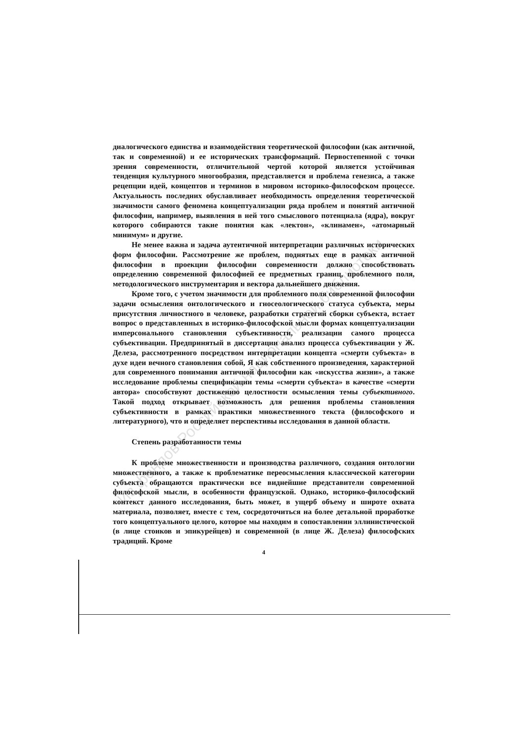Из фондов Российской национальной библиотеки
диалогического единства и взаимодействия теоретической философии (как античной, так и современной) и ее исторических трансформаций. Первостепенной с точки зрения современности, отличительной чертой которой является устойчивая тенденция культурного многообразия, представляется и проблема генезиса, а также рецепции идей, концептов и терминов в мировом историко-философском процессе. Актуальность последних обуславливает необходимость определения теоретической значимости самого феномена концептуализации ряда проблем и понятий античной философии, например, выявления в ней того смыслового потенциала (ядра), вокруг которого собираются такие понятия как «лектон», «клинамен», «атомарный минимум» и другие.
Не менее важна и задача аутентичной интерпретации различных исторических форм философии. Рассмотрение же проблем, поднятых еще в рамках античной философии в проекции философии современности должно способствовать определению современной философией ее предметных границ, проблемного поля, методологического инструментария и вектора дальнейшего движения.
Кроме того, с учетом значимости для проблемного поля современной философии задачи осмысления онтологического и гносеологического статуса субъекта, меры присутствия личностного в человеке, разработки стратегий сборки субъекта, встает вопрос о представленных в историко-философской мысли формах концептуализации имперсонального становления субъективности, реализации самого процесса субъективации. Предпринятый в диссертации анализ процесса субъективации у Ж. Делеза, рассмотренного посредством интерпретации концепта «смерти субъекта» в духе идеи вечного становления собой, Я как собственного произведения, характерной для современного понимания античной философии как «искусства жизни», а также исследование проблемы спецификации темы «смерти субъекта» в качестве «смерти автора» способствуют достижению целостности осмысления темы субъективного. Такой подход открывает возможность для решения проблемы становления субъективности в рамках практики множественного текста (философского и литературного), что и определяет перспективы исследования в данной области.
Степень разработанности темы
К проблеме множественности и производства различного, создания онтологии множественного, а также к проблематике переосмысления классической категории субъекта обращаются практически все виднейшие представители современной философской мысли, в особенности французской. Однако, историко-философский контекст данного исследования, быть может, в ущерб объему и широте охвата материала, позволяет, вместе с тем, сосредоточиться на более детальной проработке того концептуального целого, которое мы находим в сопоставлении эллинистической (в лице стоиков и эпикурейцев) и современной (в лице Ж. Делеза) философских традиций. Кроме
4